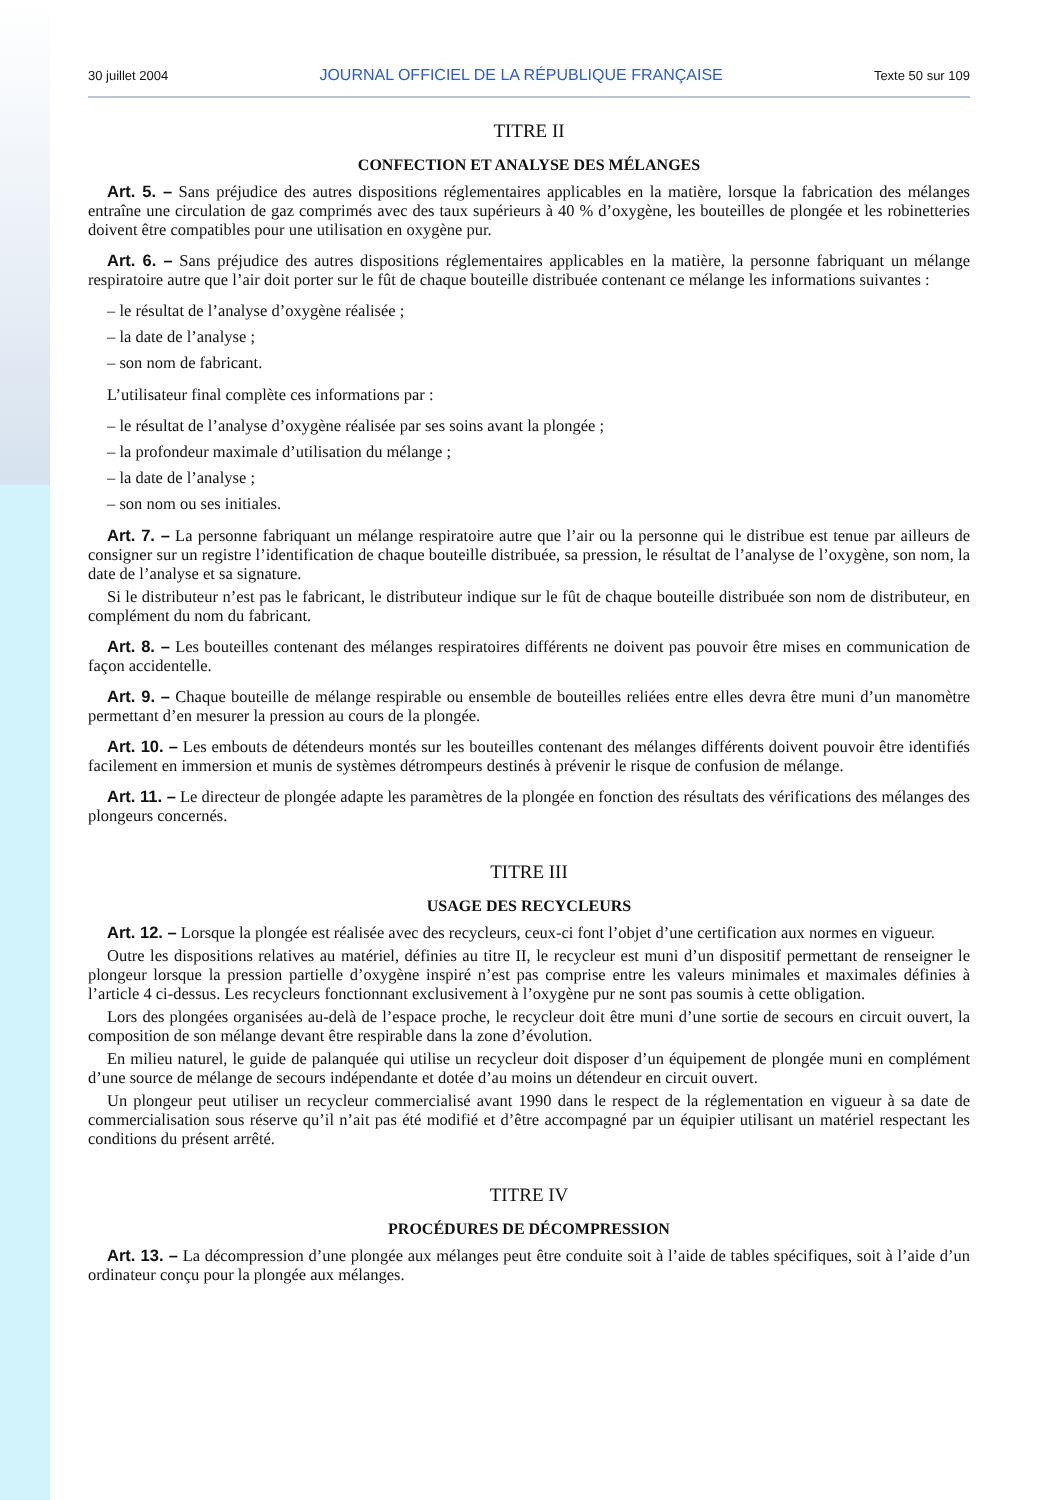30 juillet 2004 JOURNAL OFFICIEL DE LA RÉPUBLIQUE FRANÇAISE Texte 50 sur 109
TITRE II
CONFECTION ET ANALYSE DES MÉLANGES
Art. 5. – Sans préjudice des autres dispositions réglementaires applicables en la matière, lorsque la fabrication des mélanges entraîne une circulation de gaz comprimés avec des taux supérieurs à 40 % d’oxygène, les bouteilles de plongée et les robinetteries doivent être compatibles pour une utilisation en oxygène pur.
Art. 6. – Sans préjudice des autres dispositions réglementaires applicables en la matière, la personne fabriquant un mélange respiratoire autre que l’air doit porter sur le fût de chaque bouteille distribuée contenant ce mélange les informations suivantes :
– le résultat de l’analyse d’oxygène réalisée ;
– la date de l’analyse ;
– son nom de fabricant.
L’utilisateur final complète ces informations par :
– le résultat de l’analyse d’oxygène réalisée par ses soins avant la plongée ;
– la profondeur maximale d’utilisation du mélange ;
– la date de l’analyse ;
– son nom ou ses initiales.
Art. 7. – La personne fabriquant un mélange respiratoire autre que l’air ou la personne qui le distribue est tenue par ailleurs de consigner sur un registre l’identification de chaque bouteille distribuée, sa pression, le résultat de l’analyse de l’oxygène, son nom, la date de l’analyse et sa signature.
Si le distributeur n’est pas le fabricant, le distributeur indique sur le fût de chaque bouteille distribuée son nom de distributeur, en complément du nom du fabricant.
Art. 8. – Les bouteilles contenant des mélanges respiratoires différents ne doivent pas pouvoir être mises en communication de façon accidentelle.
Art. 9. – Chaque bouteille de mélange respirable ou ensemble de bouteilles reliées entre elles devra être muni d’un manomètre permettant d’en mesurer la pression au cours de la plongée.
Art. 10. – Les embouts de détendeurs montés sur les bouteilles contenant des mélanges différents doivent pouvoir être identifiés facilement en immersion et munis de systèmes détrompeurs destinés à prévenir le risque de confusion de mélange.
Art. 11. – Le directeur de plongée adapte les paramètres de la plongée en fonction des résultats des vérifications des mélanges des plongeurs concernés.
TITRE III
USAGE DES RECYCLEURS
Art. 12. – Lorsque la plongée est réalisée avec des recycleurs, ceux-ci font l’objet d’une certification aux normes en vigueur.
Outre les dispositions relatives au matériel, définies au titre II, le recycleur est muni d’un dispositif permettant de renseigner le plongeur lorsque la pression partielle d’oxygène inspiré n’est pas comprise entre les valeurs minimales et maximales définies à l’article 4 ci-dessus. Les recycleurs fonctionnant exclusivement à l’oxygène pur ne sont pas soumis à cette obligation.
Lors des plongées organisées au-delà de l’espace proche, le recycleur doit être muni d’une sortie de secours en circuit ouvert, la composition de son mélange devant être respirable dans la zone d’évolution.
En milieu naturel, le guide de palanquée qui utilise un recycleur doit disposer d’un équipement de plongée muni en complément d’une source de mélange de secours indépendante et dotée d’au moins un détendeur en circuit ouvert.
Un plongeur peut utiliser un recycleur commercialisé avant 1990 dans le respect de la réglementation en vigueur à sa date de commercialisation sous réserve qu’il n’ait pas été modifié et d’être accompagné par un équipier utilisant un matériel respectant les conditions du présent arrêté.
TITRE IV
PROCÉDURES DE DÉCOMPRESSION
Art. 13. – La décompression d’une plongée aux mélanges peut être conduite soit à l’aide de tables spécifiques, soit à l’aide d’un ordinateur conçu pour la plongée aux mélanges.